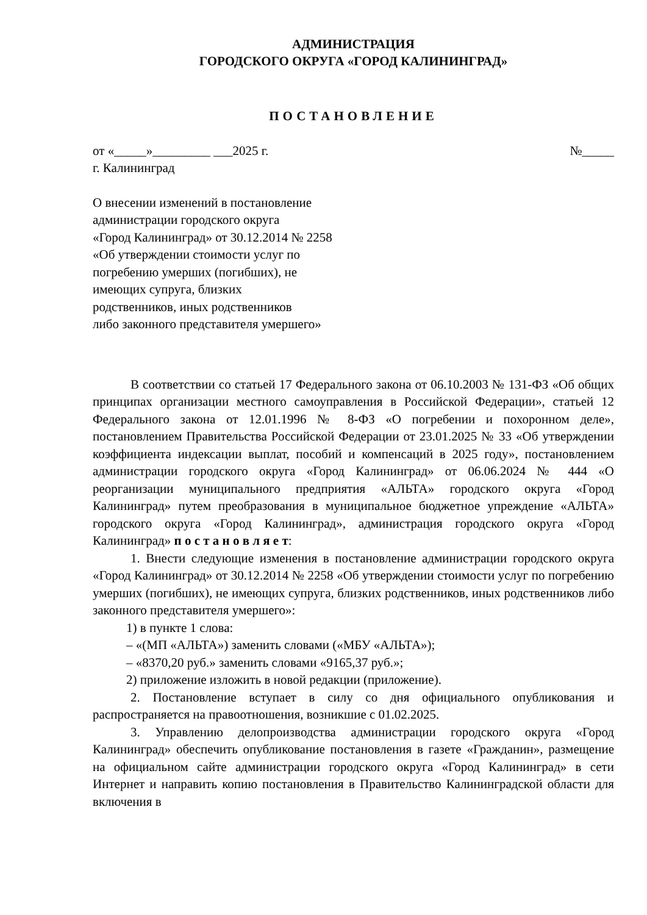АДМИНИСТРАЦИЯ
ГОРОДСКОГО ОКРУГА «ГОРОД КАЛИНИНГРАД»
ПОСТАНОВЛЕНИЕ
от «_____»_________ ___2025 г. №_____
г. Калининград
О внесении изменений в постановление
администрации городского округа
«Город Калининград» от 30.12.2014 № 2258
«Об утверждении стоимости услуг по
погребению умерших (погибших), не
имеющих супруга, близких
родственников, иных родственников
либо законного представителя умершего»
В соответствии со статьей 17 Федерального закона от 06.10.2003 № 131-ФЗ «Об общих принципах организации местного самоуправления в Российской Федерации», статьей 12 Федерального закона от 12.01.1996 № 8-ФЗ «О погребении и похоронном деле», постановлением Правительства Российской Федерации от 23.01.2025 № 33 «Об утверждении коэффициента индексации выплат, пособий и компенсаций в 2025 году», постановлением администрации городского округа «Город Калининград» от 06.06.2024 № 444 «О реорганизации муниципального предприятия «АЛЬТА» городского округа «Город Калининград» путем преобразования в муниципальное бюджетное упреждение «АЛЬТА» городского округа «Город Калининград», администрация городского округа «Город Калининград» п о с т а н о в л я е т:
1. Внести следующие изменения в постановление администрации городского округа «Город Калининград» от 30.12.2014 № 2258 «Об утверждении стоимости услуг по погребению умерших (погибших), не имеющих супруга, близких родственников, иных родственников либо законного представителя умершего»:
1) в пункте 1 слова:
– «(МП «АЛЬТА») заменить словами («МБУ «АЛЬТА»);
– «8370,20 руб.» заменить словами «9165,37 руб.»;
2) приложение изложить в новой редакции (приложение).
2. Постановление вступает в силу со дня официального опубликования и распространяется на правоотношения, возникшие с 01.02.2025.
3. Управлению делопроизводства администрации городского округа «Город Калининград» обеспечить опубликование постановления в газете «Гражданин», размещение на официальном сайте администрации городского округа «Город Калининград» в сети Интернет и направить копию постановления в Правительство Калининградской области для включения в